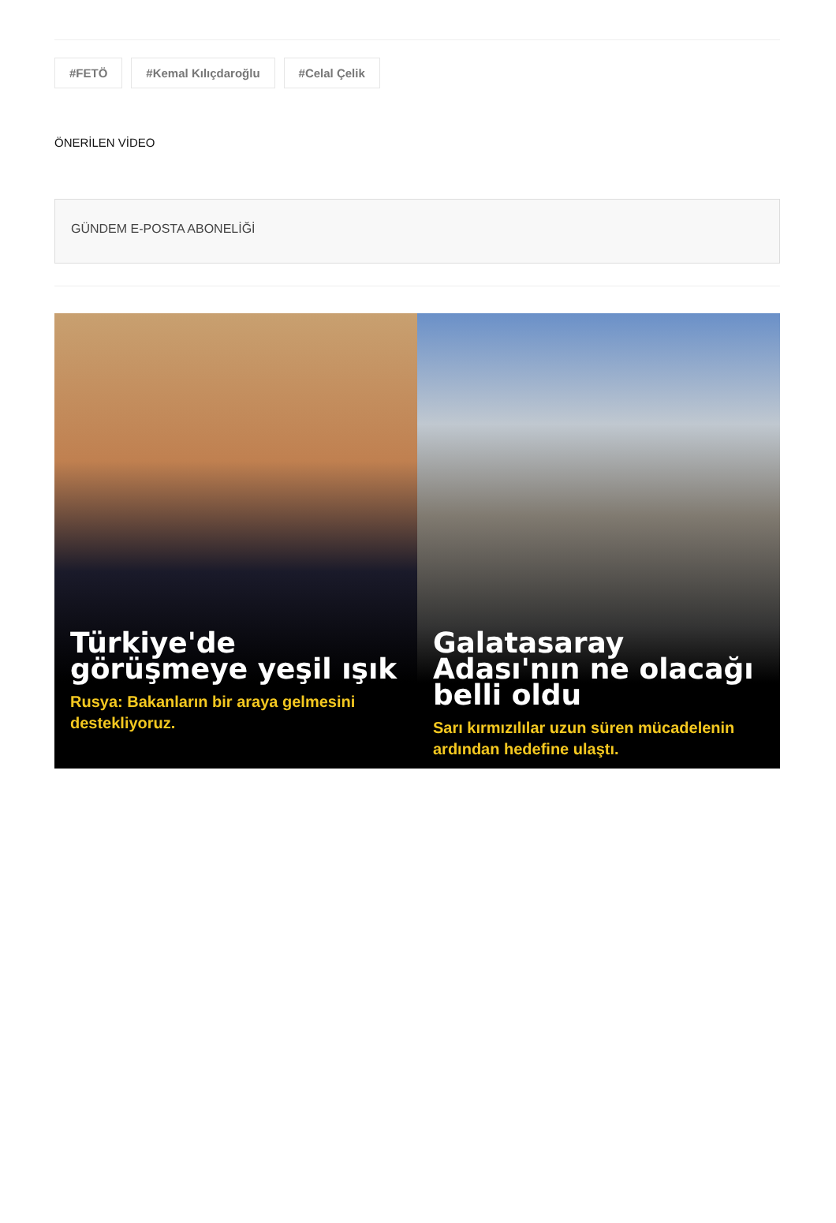#FETÖ #Kemal Kılıçdaroğlu #Celal Çelik
ÖNERİLEN VİDEO
GÜNDEM E-POSTA ABONELİĞİ
Türkiye'de görüşmeye yeşil ışık
Rusya: Bakanların bir araya gelmesini destekliyoruz.
Galatasaray Adası'nın ne olacağı belli oldu
Sarı kırmızılılar uzun süren mücadelenin ardından hedefine ulaştı.